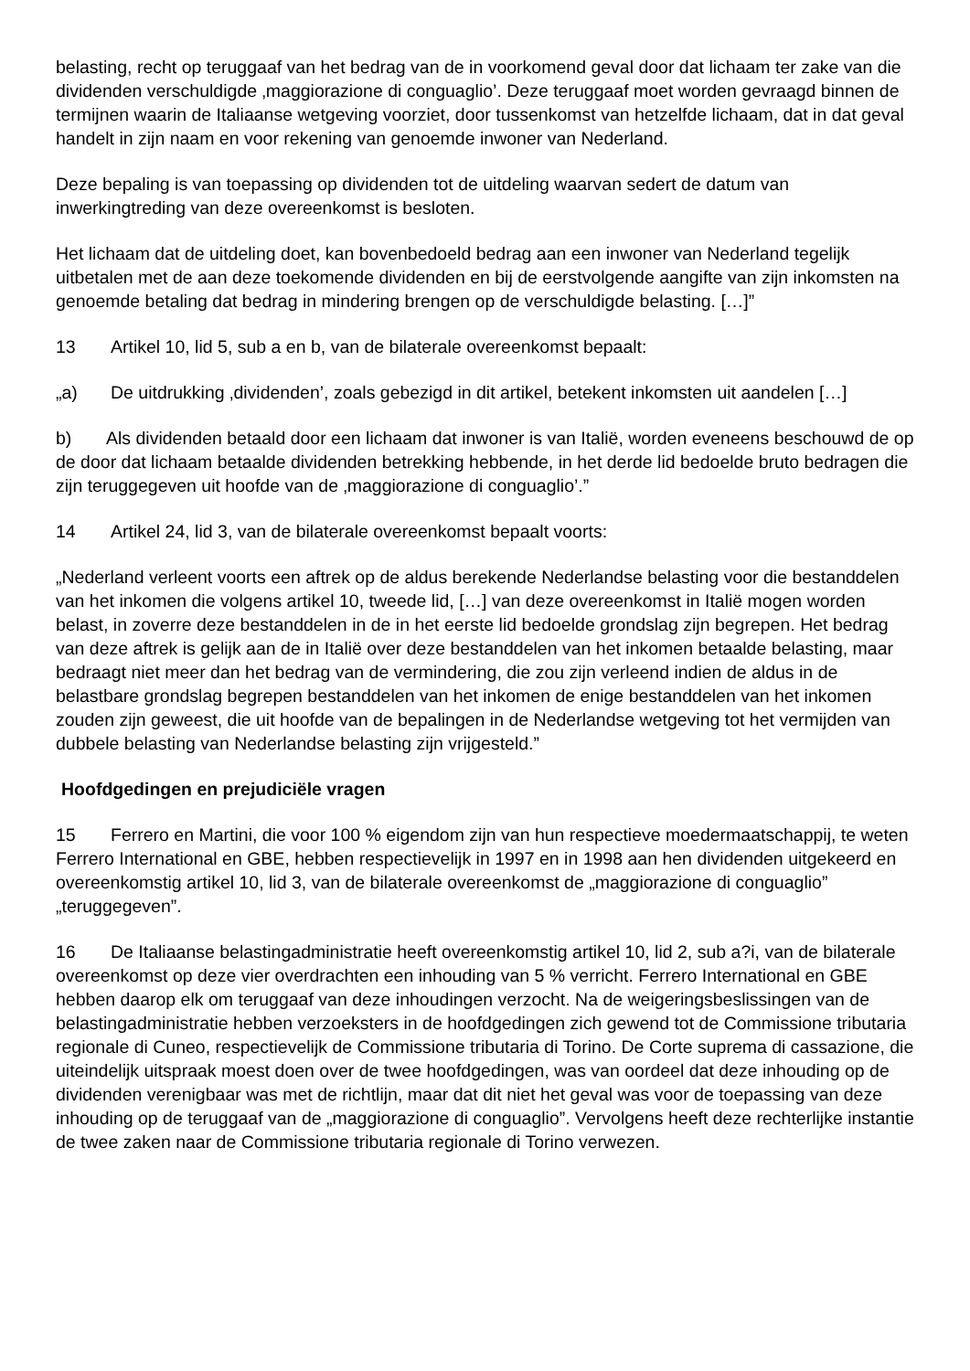belasting, recht op teruggaaf van het bedrag van de in voorkomend geval door dat lichaam ter zake van die dividenden verschuldigde ‚maggiorazione di conguaglio’. Deze teruggaaf moet worden gevraagd binnen de termijnen waarin de Italiaanse wetgeving voorziet, door tussenkomst van hetzelfde lichaam, dat in dat geval handelt in zijn naam en voor rekening van genoemde inwoner van Nederland.
Deze bepaling is van toepassing op dividenden tot de uitdeling waarvan sedert de datum van inwerkingtreding van deze overeenkomst is besloten.
Het lichaam dat de uitdeling doet, kan bovenbedoeld bedrag aan een inwoner van Nederland tegelijk uitbetalen met de aan deze toekomende dividenden en bij de eerstvolgende aangifte van zijn inkomsten na genoemde betaling dat bedrag in mindering brengen op de verschuldigde belasting. […]”
13 Artikel 10, lid 5, sub a en b, van de bilaterale overeenkomst bepaalt:
„a) De uitdrukking ‚dividenden’, zoals gebezigd in dit artikel, betekent inkomsten uit aandelen […]
b) Als dividenden betaald door een lichaam dat inwoner is van Italië, worden eveneens beschouwd de op de door dat lichaam betaalde dividenden betrekking hebbende, in het derde lid bedoelde bruto bedragen die zijn teruggegeven uit hoofde van de ‚maggiorazione di conguaglio’.”
14 Artikel 24, lid 3, van de bilaterale overeenkomst bepaalt voorts:
„Nederland verleent voorts een aftrek op de aldus berekende Nederlandse belasting voor die bestanddelen van het inkomen die volgens artikel 10, tweede lid, […] van deze overeenkomst in Italië mogen worden belast, in zoverre deze bestanddelen in de in het eerste lid bedoelde grondslag zijn begrepen. Het bedrag van deze aftrek is gelijk aan de in Italië over deze bestanddelen van het inkomen betaalde belasting, maar bedraagt niet meer dan het bedrag van de vermindering, die zou zijn verleend indien de aldus in de belastbare grondslag begrepen bestanddelen van het inkomen de enige bestanddelen van het inkomen zouden zijn geweest, die uit hoofde van de bepalingen in de Nederlandse wetgeving tot het vermijden van dubbele belasting van Nederlandse belasting zijn vrijgesteld.”
Hoofdgedingen en prejudiciële vragen
15 Ferrero en Martini, die voor 100 % eigendom zijn van hun respectieve moedermaatschappij, te weten Ferrero International en GBE, hebben respectievelijk in 1997 en in 1998 aan hen dividenden uitgekeerd en overeenkomstig artikel 10, lid 3, van de bilaterale overeenkomst de „maggiorazione di conguaglio” „teruggegeven”.
16 De Italiaanse belastingadministratie heeft overeenkomstig artikel 10, lid 2, sub a?i, van de bilaterale overeenkomst op deze vier overdrachten een inhouding van 5 % verricht. Ferrero International en GBE hebben daarop elk om teruggaaf van deze inhoudingen verzocht. Na de weigeringsbeslissingen van de belastingadministratie hebben verzoeksters in de hoofdgedingen zich gewend tot de Commissione tributaria regionale di Cuneo, respectievelijk de Commissione tributaria di Torino. De Corte suprema di cassazione, die uiteindelijk uitspraak moest doen over de twee hoofdgedingen, was van oordeel dat deze inhouding op de dividenden verenigbaar was met de richtlijn, maar dat dit niet het geval was voor de toepassing van deze inhouding op de teruggaaf van de „maggiorazione di conguaglio”. Vervolgens heeft deze rechterlijke instantie de twee zaken naar de Commissione tributaria regionale di Torino verwezen.